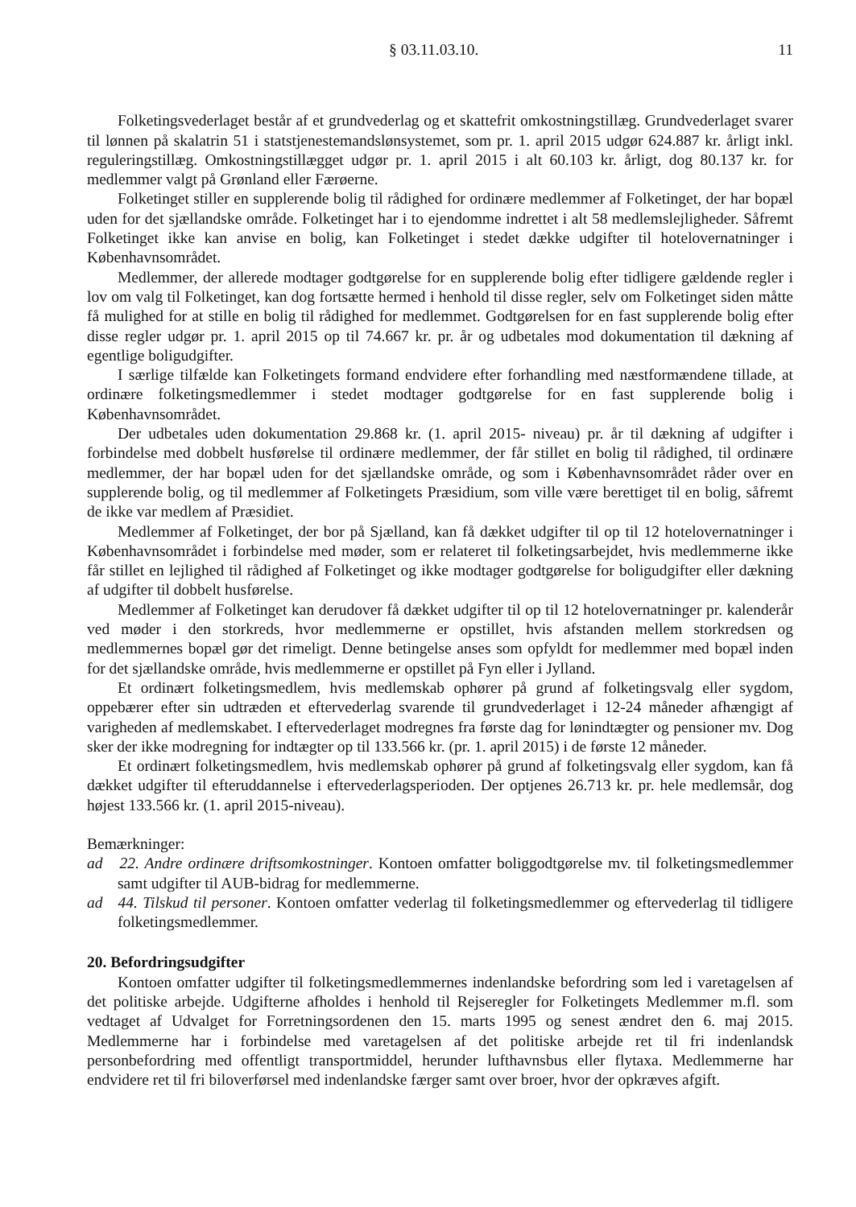§ 03.11.03.10. 11
Folketingsvederlaget består af et grundvederlag og et skattefrit omkostningstillæg. Grundvederlaget svarer til lønnen på skalatrin 51 i statstjenestemandslønsystemet, som pr. 1. april 2015 udgør 624.887 kr. årligt inkl. reguleringstillæg. Omkostningstillægget udgør pr. 1. april 2015 i alt 60.103 kr. årligt, dog 80.137 kr. for medlemmer valgt på Grønland eller Færøerne.
Folketinget stiller en supplerende bolig til rådighed for ordinære medlemmer af Folketinget, der har bopæl uden for det sjællandske område. Folketinget har i to ejendomme indrettet i alt 58 medlemslejligheder. Såfremt Folketinget ikke kan anvise en bolig, kan Folketinget i stedet dække udgifter til hotelovernatninger i Københavnsområdet.
Medlemmer, der allerede modtager godtgørelse for en supplerende bolig efter tidligere gældende regler i lov om valg til Folketinget, kan dog fortsætte hermed i henhold til disse regler, selv om Folketinget siden måtte få mulighed for at stille en bolig til rådighed for medlemmet. Godtgørelsen for en fast supplerende bolig efter disse regler udgør pr. 1. april 2015 op til 74.667 kr. pr. år og udbetales mod dokumentation til dækning af egentlige boligudgifter.
I særlige tilfælde kan Folketingets formand endvidere efter forhandling med næstformændene tillade, at ordinære folketingsmedlemmer i stedet modtager godtgørelse for en fast supplerende bolig i Københavnsområdet.
Der udbetales uden dokumentation 29.868 kr. (1. april 2015- niveau) pr. år til dækning af udgifter i forbindelse med dobbelt husførelse til ordinære medlemmer, der får stillet en bolig til rådighed, til ordinære medlemmer, der har bopæl uden for det sjællandske område, og som i Københavnsområdet råder over en supplerende bolig, og til medlemmer af Folketingets Præsidium, som ville være berettiget til en bolig, såfremt de ikke var medlem af Præsidiet.
Medlemmer af Folketinget, der bor på Sjælland, kan få dækket udgifter til op til 12 hotelovernatninger i Københavnsområdet i forbindelse med møder, som er relateret til folketingsarbejdet, hvis medlemmerne ikke får stillet en lejlighed til rådighed af Folketinget og ikke modtager godtgørelse for boligudgifter eller dækning af udgifter til dobbelt husførelse.
Medlemmer af Folketinget kan derudover få dækket udgifter til op til 12 hotelovernatninger pr. kalenderår ved møder i den storkreds, hvor medlemmerne er opstillet, hvis afstanden mellem storkredsen og medlemmernes bopæl gør det rimeligt. Denne betingelse anses som opfyldt for medlemmer med bopæl inden for det sjællandske område, hvis medlemmerne er opstillet på Fyn eller i Jylland.
Et ordinært folketingsmedlem, hvis medlemskab ophører på grund af folketingsvalg eller sygdom, oppebærer efter sin udtræden et eftervederlag svarende til grundvederlaget i 12-24 måneder afhængigt af varigheden af medlemskabet. I eftervederlaget modregnes fra første dag for lønindtægter og pensioner mv. Dog sker der ikke modregning for indtægter op til 133.566 kr. (pr. 1. april 2015) i de første 12 måneder.
Et ordinært folketingsmedlem, hvis medlemskab ophører på grund af folketingsvalg eller sygdom, kan få dækket udgifter til efteruddannelse i eftervederlagsperioden. Der optjenes 26.713 kr. pr. hele medlemsår, dog højest 133.566 kr. (1. april 2015-niveau).
Bemærkninger:
ad 22. Andre ordinære driftsomkostninger. Kontoen omfatter boliggodtgørelse mv. til folketingsmedlemmer samt udgifter til AUB-bidrag for medlemmerne.
ad 44. Tilskud til personer. Kontoen omfatter vederlag til folketingsmedlemmer og eftervederlag til tidligere folketingsmedlemmer.
20. Befordringsudgifter
Kontoen omfatter udgifter til folketingsmedlemmernes indenlandske befordring som led i varetagelsen af det politiske arbejde. Udgifterne afholdes i henhold til Rejseregler for Folketingets Medlemmer m.fl. som vedtaget af Udvalget for Forretningsordenen den 15. marts 1995 og senest ændret den 6. maj 2015. Medlemmerne har i forbindelse med varetagelsen af det politiske arbejde ret til fri indenlandsk personbefordring med offentligt transportmiddel, herunder lufthavnsbus eller flytaxa. Medlemmerne har endvidere ret til fri biloverførsel med indenlandske færger samt over broer, hvor der opkræves afgift.